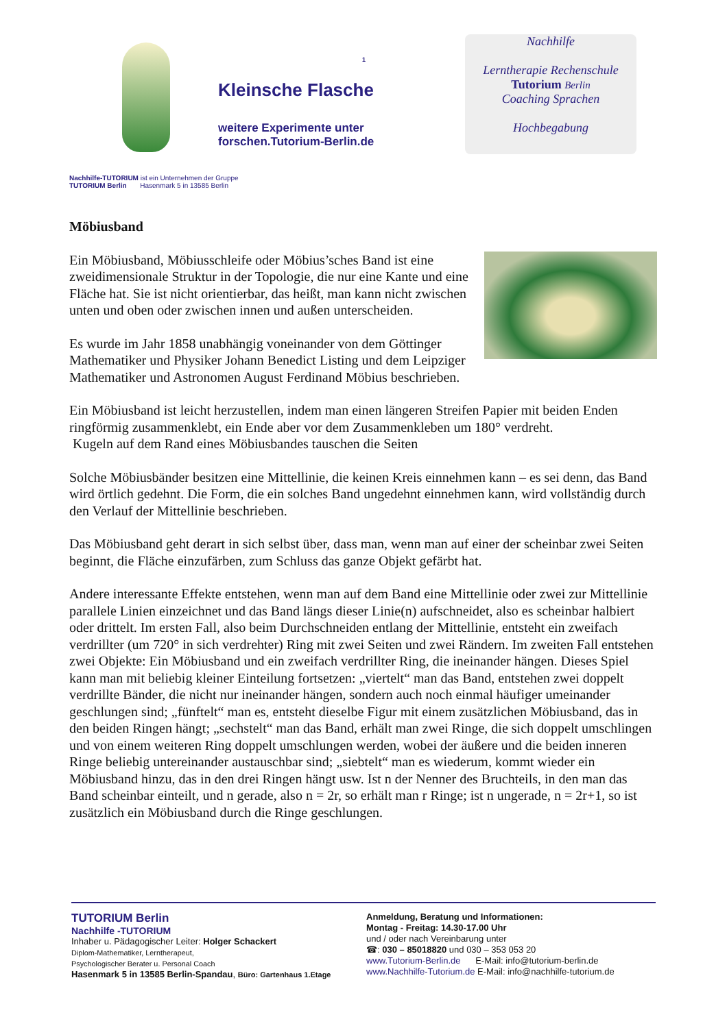1
Kleinsche Flasche
weitere Experimente unter
forschen.Tutorium-Berlin.de
Nachhilfe
Lerntherapie Rechenschule
Tutorium Berlin
Coaching Sprachen
Hochbegabung
Nachhilfe-TUTORIUM ist ein Unternehmen der Gruppe
TUTORIUM Berlin Hasenmark 5 in 13585 Berlin
Möbiusband
Ein Möbiusband, Möbiusschleife oder Möbius’sches Band ist eine zweidimensionale Struktur in der Topologie, die nur eine Kante und eine Fläche hat. Sie ist nicht orientierbar, das heißt, man kann nicht zwischen unten und oben oder zwischen innen und außen unterscheiden.
Es wurde im Jahr 1858 unabhängig voneinander von dem Göttinger Mathematiker und Physiker Johann Benedict Listing und dem Leipziger Mathematiker und Astronomen August Ferdinand Möbius beschrieben.
Ein Möbiusband ist leicht herzustellen, indem man einen längeren Streifen Papier mit beiden Enden ringförmig zusammenklebt, ein Ende aber vor dem Zusammenkleben um 180° verdreht.
Kugeln auf dem Rand eines Möbiusbandes tauschen die Seiten
Solche Möbiusbänder besitzen eine Mittellinie, die keinen Kreis einnehmen kann – es sei denn, das Band wird örtlich gedehnt. Die Form, die ein solches Band ungedehnt einnehmen kann, wird vollständig durch den Verlauf der Mittellinie beschrieben.
Das Möbiusband geht derart in sich selbst über, dass man, wenn man auf einer der scheinbar zwei Seiten beginnt, die Fläche einzufärben, zum Schluss das ganze Objekt gefärbt hat.
Andere interessante Effekte entstehen, wenn man auf dem Band eine Mittellinie oder zwei zur Mittellinie parallele Linien einzeichnet und das Band längs dieser Linie(n) aufschneidet, also es scheinbar halbiert oder drittelt. Im ersten Fall, also beim Durchschneiden entlang der Mittellinie, entsteht ein zweifach verdrillter (um 720° in sich verdrehter) Ring mit zwei Seiten und zwei Rändern. Im zweiten Fall entstehen zwei Objekte: Ein Möbiusband und ein zweifach verdrillter Ring, die ineinander hängen. Dieses Spiel kann man mit beliebig kleiner Einteilung fortsetzen: „viertelt“ man das Band, entstehen zwei doppelt verdrillte Bänder, die nicht nur ineinander hängen, sondern auch noch einmal häufiger umeinander geschlungen sind; „fünftelt“ man es, entsteht dieselbe Figur mit einem zusätzlichen Möbiusband, das in den beiden Ringen hängt; „sechstelt“ man das Band, erhält man zwei Ringe, die sich doppelt umschlingen und von einem weiteren Ring doppelt umschlungen werden, wobei der äußere und die beiden inneren Ringe beliebig untereinander austauschbar sind; „siebtelt“ man es wiederum, kommt wieder ein Möbiusband hinzu, das in den drei Ringen hängt usw. Ist n der Nenner des Bruchteils, in den man das Band scheinbar einteilt, und n gerade, also n = 2r, so erhält man r Ringe; ist n ungerade, n = 2r+1, so ist zusätzlich ein Möbiusband durch die Ringe geschlungen.
TUTORIUM Berlin
Nachhilfe -TUTORIUM
Inhaber u. Pädagogischer Leiter: Holger Schackert
Diplom-Mathematiker, Lerntherapeut,
Psychologischer Berater u. Personal Coach
Hasenmark 5 in 13585 Berlin-Spandau, Büro: Gartenhaus 1.Etage
Anmeldung, Beratung und Informationen:
Montag - Freitag: 14.30-17.00 Uhr
und / oder nach Vereinbarung unter
☎: 030 – 85018820 und 030 – 353 053 20
www.Tutorium-Berlin.de E-Mail: info@tutorium-berlin.de
www.Nachhilfe-Tutorium.de E-Mail: info@nachhilfe-tutorium.de